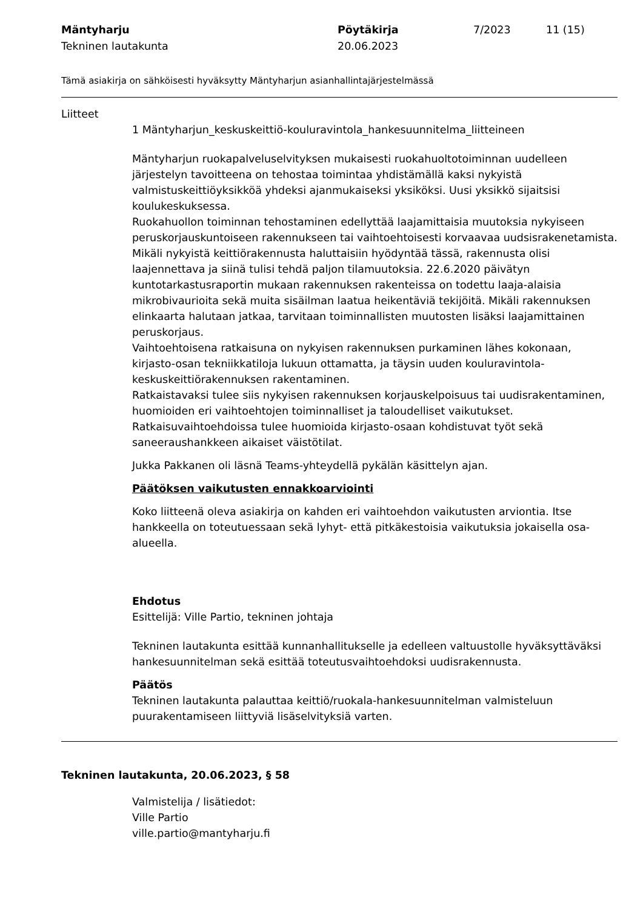Mäntyharju
Tekninen lautakunta
Pöytäkirja
20.06.2023
7/2023 11 (15)
Tämä asiakirja on sähköisesti hyväksytty Mäntyharjun asianhallintajärjestelmässä
Liitteet
1 Mäntyharjun_keskuskeittiö-kouluravintola_hankesuunnitelma_liitteineen
Mäntyharjun ruokapalveluselvityksen mukaisesti ruokahuoltotoiminnan uudelleen järjestelyn tavoitteena on tehostaa toimintaa yhdistämällä kaksi nykyistä valmistuskeittiöyksikköä yhdeksi ajanmukaiseksi yksiköksi. Uusi yksikkö sijaitsisi koulukeskuksessa.
Ruokahuollon toiminnan tehostaminen edellyttää laajamittaisia muutoksia nykyiseen peruskorjauskuntoiseen rakennukseen tai vaihtoehtoisesti korvaavaa uudsisrakenetamista.
Mikäli nykyistä keittiörakennusta haluttaisiin hyödyntää tässä, rakennusta olisi laajennettava ja siinä tulisi tehdä paljon tilamuutoksia. 22.6.2020 päivätyn kuntotarkastusraportin mukaan rakennuksen rakenteissa on todettu laaja-alaisia mikrobivaurioita sekä muita sisäilman laatua heikentäviä tekijöitä. Mikäli rakennuksen elinkaarta halutaan jatkaa, tarvitaan toiminnallisten muutosten lisäksi laajamittainen peruskorjaus.
Vaihtoehtoisena ratkaisuna on nykyisen rakennuksen purkaminen lähes kokonaan, kirjasto-osan tekniikkatiloja lukuun ottamatta, ja täysin uuden kouluravintola-keskuskeittiörakennuksen rakentaminen.
Ratkaistavaksi tulee siis nykyisen rakennuksen korjauskelpoisuus tai uudisrakentaminen, huomioiden eri vaihtoehtojen toiminnalliset ja taloudelliset vaikutukset.
Ratkaisuvaihtoehdoissa tulee huomioida kirjasto-osaan kohdistuvat työt sekä saneeraushankkeen aikaiset väistötilat.
Jukka Pakkanen oli läsnä Teams-yhteydellä pykälän käsittelyn ajan.
Päätöksen vaikutusten ennakkoarviointi
Koko liitteenä oleva asiakirja on kahden eri vaihtoehdon vaikutusten arviontia. Itse hankkeella on toteutuessaan sekä lyhyt- että pitkäkestoisia vaikutuksia jokaisella osa-alueella.
Ehdotus
Esittelijä: Ville Partio, tekninen johtaja
Tekninen lautakunta esittää kunnanhallitukselle ja edelleen valtuustolle hyväksyttäväksi hankesuunnitelman sekä esittää toteutusvaihtoehdoksi uudisrakennusta.
Päätös
Tekninen lautakunta palauttaa keittiö/ruokala-hankesuunnitelman valmisteluun puurakentamiseen liittyviä lisäselvityksiä varten.
Tekninen lautakunta, 20.06.2023, § 58
Valmistelija / lisätiedot:
Ville Partio
ville.partio@mantyharju.fi